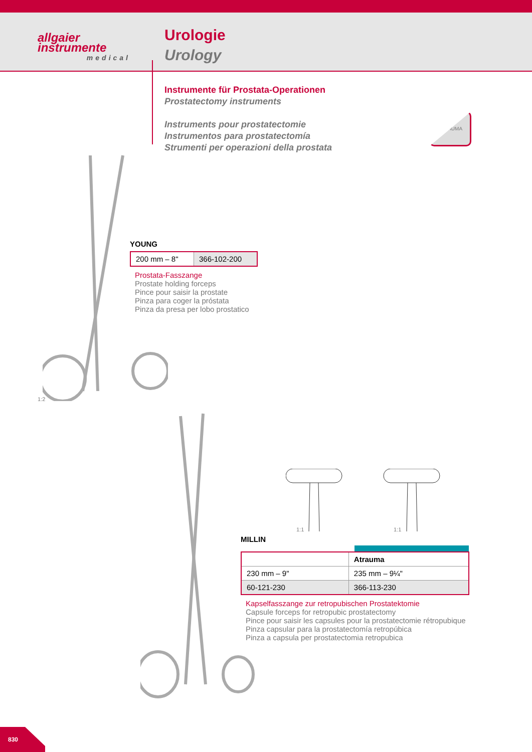allgaier
instrumente
medical
Urologie
Urology
Instrumente für Prostata-Operationen
Prostatectomy instruments
Instruments pour prostatectomie
Instrumentos para prostatectomía
Strumenti per operazioni della prostata
ATRAUMA
YOUNG
| 200 mm – 8" | 366-102-200 |
Prostata-Fasszange
Prostate holding forceps
Pince pour saisir la prostate
Pinza para coger la próstata
Pinza da presa per lobo prostatico
1:2
1:1 1:1
MILLIN
| | Atrauma |
| 230 mm – 9" | 235 mm – 9¼" |
| 60-121-230 | 366-113-230 |
Kapselfasszange zur retropubischen Prostatektomie
Capsule forceps for retropubic prostatectomy
Pince pour saisir les capsules pour la prostatectomie rétropubique
Pinza capsular para la prostatectomía retropúbica
Pinza a capsula per prostatectomia retropubica
830